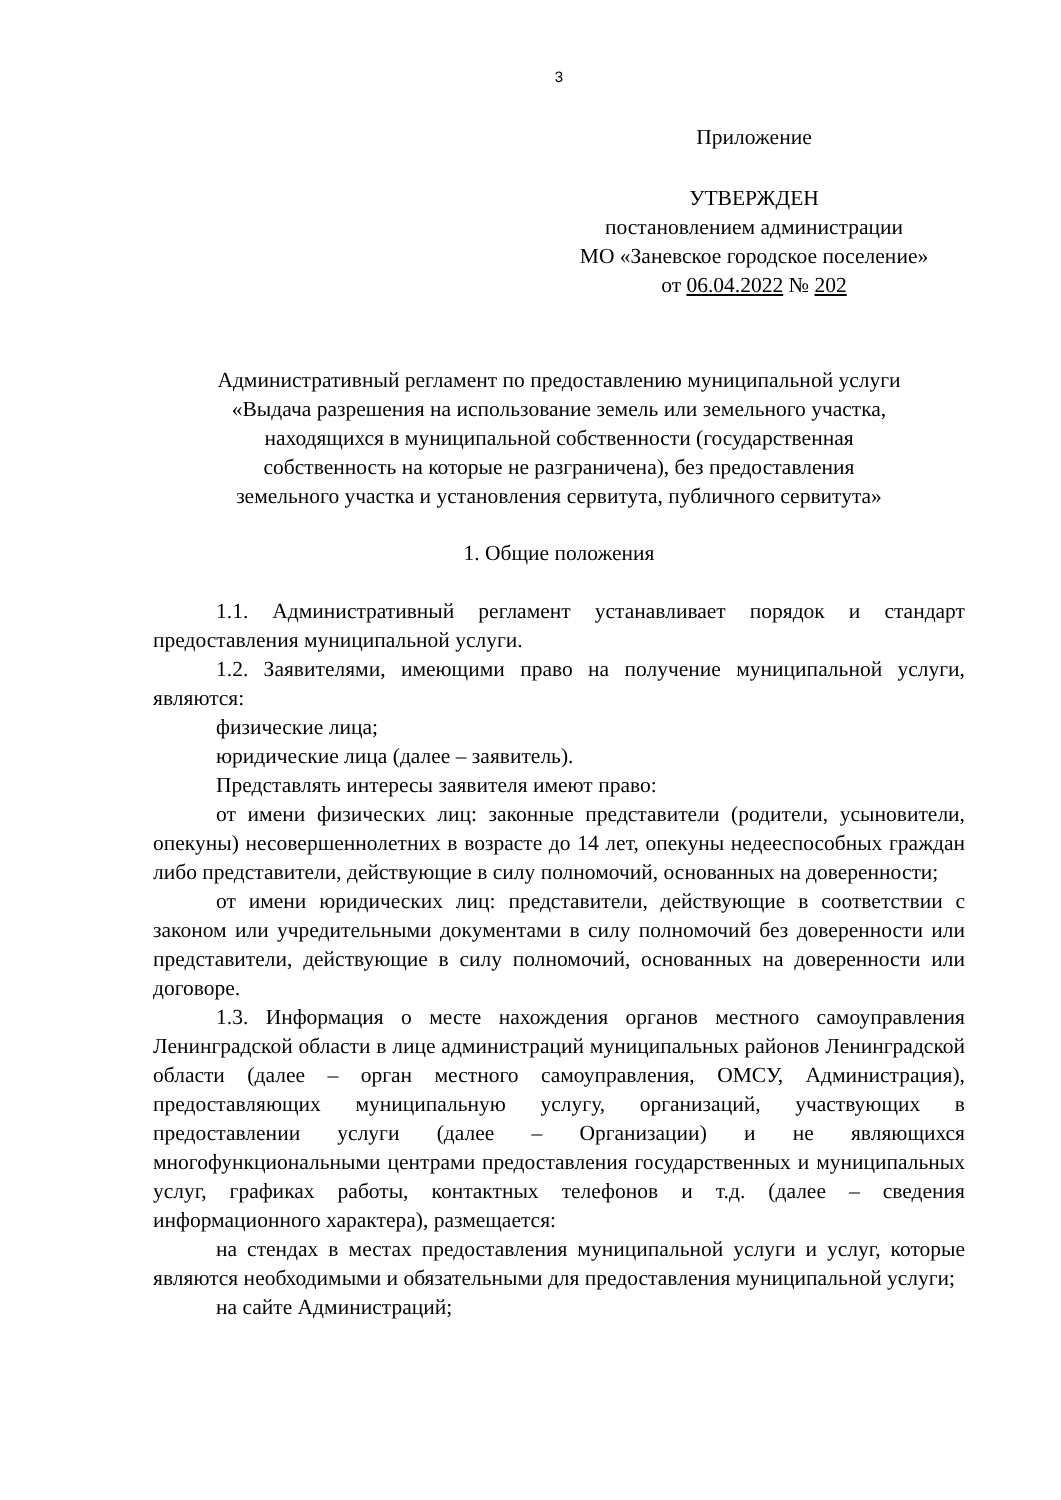3
Приложение
УТВЕРЖДЕН
постановлением администрации
МО «Заневское городское поселение»
от 06.04.2022 № 202
Административный регламент по предоставлению муниципальной услуги
«Выдача разрешения на использование земель или земельного участка,
находящихся в муниципальной собственности (государственная
собственность на которые не разграничена), без предоставления
земельного участка и установления сервитута, публичного сервитута»
1. Общие положения
1.1. Административный регламент устанавливает порядок и стандарт предоставления муниципальной услуги.
1.2. Заявителями, имеющими право на получение муниципальной услуги, являются:
физические лица;
юридические лица (далее – заявитель).
Представлять интересы заявителя имеют право:
от имени физических лиц: законные представители (родители, усыновители, опекуны) несовершеннолетних в возрасте до 14 лет, опекуны недееспособных граждан либо представители, действующие в силу полномочий, основанных на доверенности;
от имени юридических лиц: представители, действующие в соответствии с законом или учредительными документами в силу полномочий без доверенности или представители, действующие в силу полномочий, основанных на доверенности или договоре.
1.3. Информация о месте нахождения органов местного самоуправления Ленинградской области в лице администраций муниципальных районов Ленинградской области (далее – орган местного самоуправления, ОМСУ, Администрация), предоставляющих муниципальную услугу, организаций, участвующих в предоставлении услуги (далее – Организации) и не являющихся многофункциональными центрами предоставления государственных и муниципальных услуг, графиках работы, контактных телефонов и т.д. (далее – сведения информационного характера), размещается:
на стендах в местах предоставления муниципальной услуги и услуг, которые являются необходимыми и обязательными для предоставления муниципальной услуги;
на сайте Администраций;